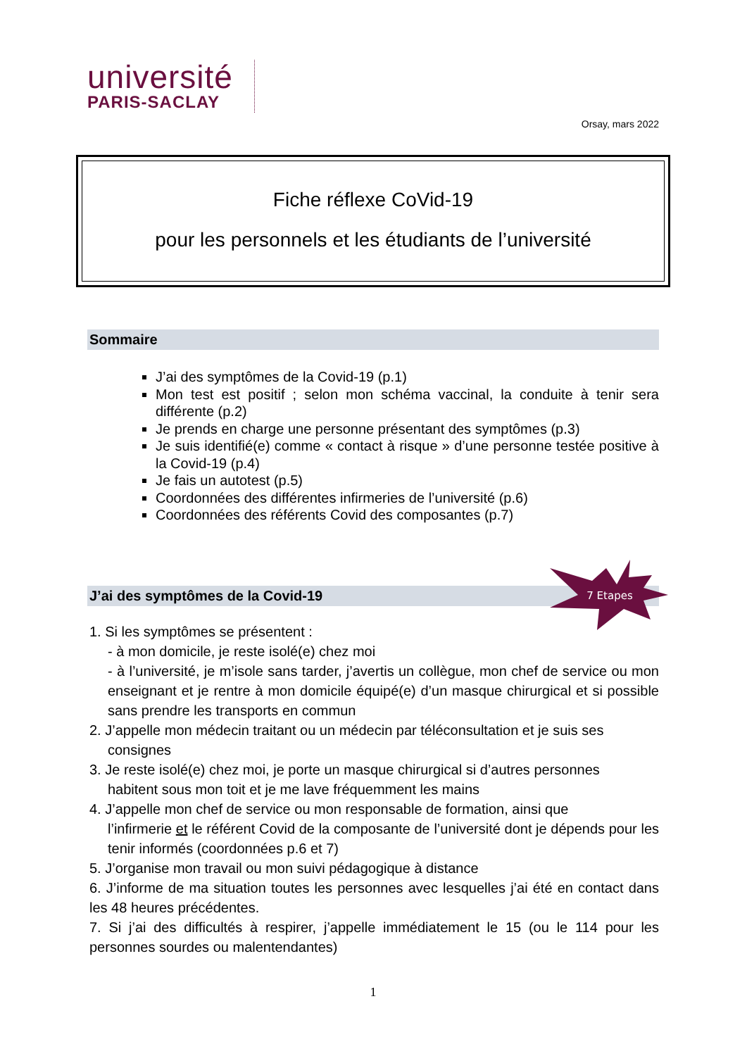université
PARIS-SACLAY
Orsay, mars 2022
Fiche réflexe CoVid-19
pour les personnels et les étudiants de l’université
Sommaire
J’ai des symptômes de la Covid-19 (p.1)
Mon test est positif ; selon mon schéma vaccinal, la conduite à tenir sera différente (p.2)
Je prends en charge une personne présentant des symptômes (p.3)
Je suis identifié(e) comme « contact à risque » d’une personne testée positive à la Covid-19 (p.4)
Je fais un autotest (p.5)
Coordonnées des différentes infirmeries de l’université (p.6)
Coordonnées des référents Covid des composantes (p.7)
J’ai des symptômes de la Covid-19
7 Etapes
1. Si les symptômes se présentent :
- à mon domicile, je reste isolé(e) chez moi
- à l’université, je m’isole sans tarder, j’avertis un collègue, mon chef de service ou mon enseignant et je rentre à mon domicile équipé(e) d’un masque chirurgical et si possible sans prendre les transports en commun
2. J’appelle mon médecin traitant ou un médecin par téléconsultation et je suis ses
consignes
3. Je reste isolé(e) chez moi, je porte un masque chirurgical si d’autres personnes
habitent sous mon toit et je me lave fréquemment les mains
4. J’appelle mon chef de service ou mon responsable de formation, ainsi que
l’infirmerie et le référent Covid de la composante de l’université dont je dépends pour les tenir informés (coordonnées p.6 et 7)
5. J’organise mon travail ou mon suivi pédagogique à distance
6. J’informe de ma situation toutes les personnes avec lesquelles j’ai été en contact dans les 48 heures précédentes.
7. Si j’ai des difficultés à respirer, j’appelle immédiatement le 15 (ou le 114 pour les personnes sourdes ou malentendantes)
1